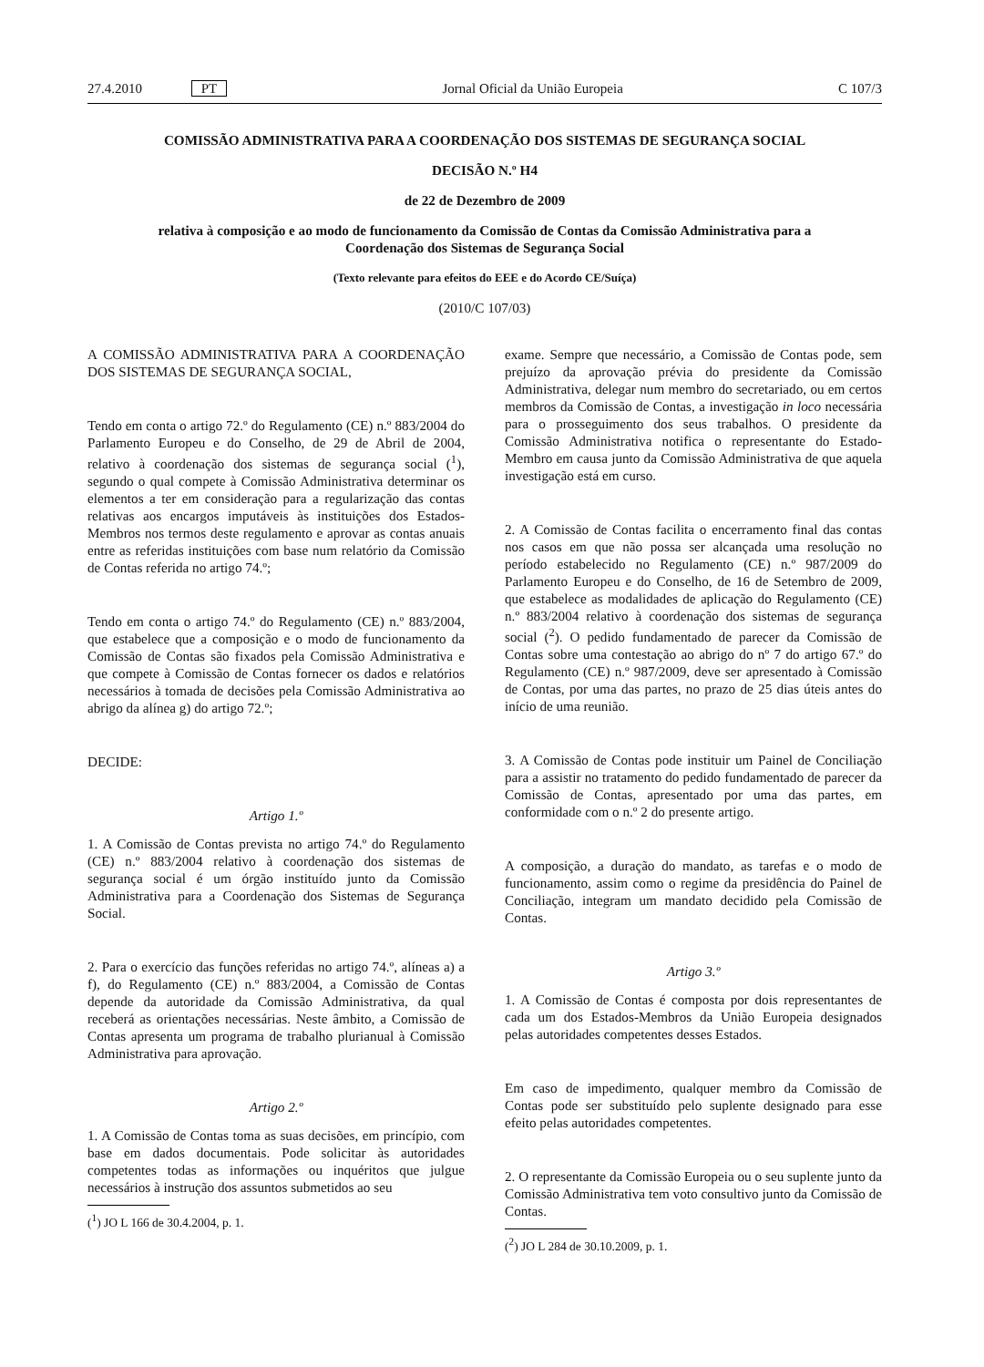27.4.2010 PT Jornal Oficial da União Europeia C 107/3
COMISSÃO ADMINISTRATIVA PARA A COORDENAÇÃO DOS SISTEMAS DE SEGURANÇA SOCIAL
DECISÃO N.º H4
de 22 de Dezembro de 2009
relativa à composição e ao modo de funcionamento da Comissão de Contas da Comissão Administrativa para a Coordenação dos Sistemas de Segurança Social
(Texto relevante para efeitos do EEE e do Acordo CE/Suíça)
(2010/C 107/03)
A COMISSÃO ADMINISTRATIVA PARA A COORDENAÇÃO DOS SISTEMAS DE SEGURANÇA SOCIAL,
Tendo em conta o artigo 72.º do Regulamento (CE) n.º 883/2004 do Parlamento Europeu e do Conselho, de 29 de Abril de 2004, relativo à coordenação dos sistemas de segurança social (<sup>1</sup>), segundo o qual compete à Comissão Administrativa determinar os elementos a ter em consideração para a regularização das contas relativas aos encargos imputáveis às instituições dos Estados-Membros nos termos deste regulamento e aprovar as contas anuais entre as referidas instituições com base num relatório da Comissão de Contas referida no artigo 74.º;
Tendo em conta o artigo 74.º do Regulamento (CE) n.º 883/2004, que estabelece que a composição e o modo de funcionamento da Comissão de Contas são fixados pela Comissão Administrativa e que compete à Comissão de Contas fornecer os dados e relatórios necessários à tomada de decisões pela Comissão Administrativa ao abrigo da alínea g) do artigo 72.º;
DECIDE:
Artigo 1.º
1. A Comissão de Contas prevista no artigo 74.º do Regulamento (CE) n.º 883/2004 relativo à coordenação dos sistemas de segurança social é um órgão instituído junto da Comissão Administrativa para a Coordenação dos Sistemas de Segurança Social.
2. Para o exercício das funções referidas no artigo 74.º, alíneas a) a f), do Regulamento (CE) n.º 883/2004, a Comissão de Contas depende da autoridade da Comissão Administrativa, da qual receberá as orientações necessárias. Neste âmbito, a Comissão de Contas apresenta um programa de trabalho plurianual à Comissão Administrativa para aprovação.
Artigo 2.º
1. A Comissão de Contas toma as suas decisões, em princípio, com base em dados documentais. Pode solicitar às autoridades competentes todas as informações ou inquéritos que julgue necessários à instrução dos assuntos submetidos ao seu
(<sup>1</sup>) JO L 166 de 30.4.2004, p. 1.
exame. Sempre que necessário, a Comissão de Contas pode, sem prejuízo da aprovação prévia do presidente da Comissão Administrativa, delegar num membro do secretariado, ou em certos membros da Comissão de Contas, a investigação in loco necessária para o prosseguimento dos seus trabalhos. O presidente da Comissão Administrativa notifica o representante do Estado-Membro em causa junto da Comissão Administrativa de que aquela investigação está em curso.
2. A Comissão de Contas facilita o encerramento final das contas nos casos em que não possa ser alcançada uma resolução no período estabelecido no Regulamento (CE) n.º 987/2009 do Parlamento Europeu e do Conselho, de 16 de Setembro de 2009, que estabelece as modalidades de aplicação do Regulamento (CE) n.º 883/2004 relativo à coordenação dos sistemas de segurança social (<sup>2</sup>). O pedido fundamentado de parecer da Comissão de Contas sobre uma contestação ao abrigo do nº 7 do artigo 67.º do Regulamento (CE) n.º 987/2009, deve ser apresentado à Comissão de Contas, por uma das partes, no prazo de 25 dias úteis antes do início de uma reunião.
3. A Comissão de Contas pode instituir um Painel de Conciliação para a assistir no tratamento do pedido fundamentado de parecer da Comissão de Contas, apresentado por uma das partes, em conformidade com o n.º 2 do presente artigo.
A composição, a duração do mandato, as tarefas e o modo de funcionamento, assim como o regime da presidência do Painel de Conciliação, integram um mandato decidido pela Comissão de Contas.
Artigo 3.º
1. A Comissão de Contas é composta por dois representantes de cada um dos Estados-Membros da União Europeia designados pelas autoridades competentes desses Estados.
Em caso de impedimento, qualquer membro da Comissão de Contas pode ser substituído pelo suplente designado para esse efeito pelas autoridades competentes.
2. O representante da Comissão Europeia ou o seu suplente junto da Comissão Administrativa tem voto consultivo junto da Comissão de Contas.
(<sup>2</sup>) JO L 284 de 30.10.2009, p. 1.